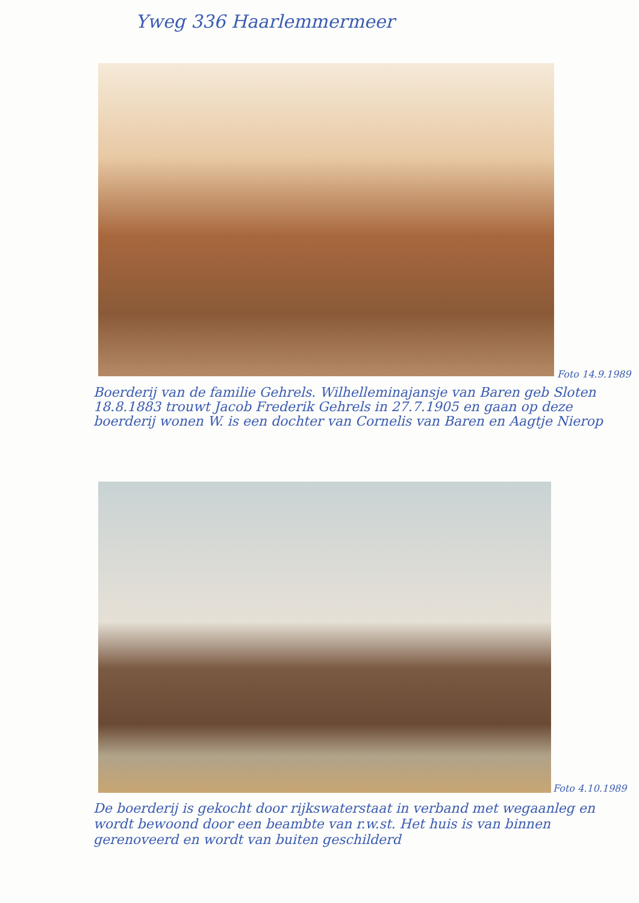Yweg 336 Haarlemmermeer
Foto 14.9.1989
Boerderij van de familie Gehrels. Wilhelleminajansje van Baren geb Sloten 18.8.1883 trouwt Jacob Frederik Gehrels in 27.7.1905 en gaan op deze boerderij wonen W. is een dochter van Cornelis van Baren en Aagtje Nierop
Foto 4.10.1989
De boerderij is gekocht door rijkswaterstaat in verband met wegaanleg en wordt bewoond door een beambte van r.w.st. Het huis is van binnen gerenoveerd en wordt van buiten geschilderd